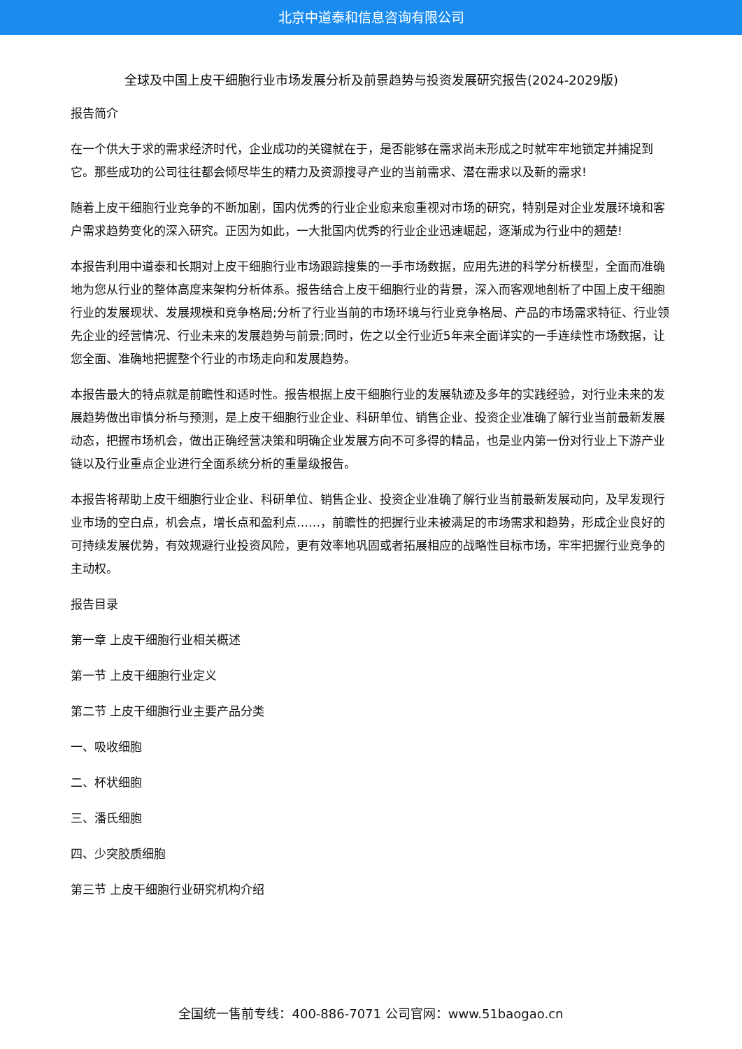北京中道泰和信息咨询有限公司
全球及中国上皮干细胞行业市场发展分析及前景趋势与投资发展研究报告(2024-2029版)
报告简介
在一个供大于求的需求经济时代，企业成功的关键就在于，是否能够在需求尚未形成之时就牢牢地锁定并捕捉到它。那些成功的公司往往都会倾尽毕生的精力及资源搜寻产业的当前需求、潜在需求以及新的需求!
随着上皮干细胞行业竞争的不断加剧，国内优秀的行业企业愈来愈重视对市场的研究，特别是对企业发展环境和客户需求趋势变化的深入研究。正因为如此，一大批国内优秀的行业企业迅速崛起，逐渐成为行业中的翘楚!
本报告利用中道泰和长期对上皮干细胞行业市场跟踪搜集的一手市场数据，应用先进的科学分析模型，全面而准确地为您从行业的整体高度来架构分析体系。报告结合上皮干细胞行业的背景，深入而客观地剖析了中国上皮干细胞行业的发展现状、发展规模和竞争格局;分析了行业当前的市场环境与行业竞争格局、产品的市场需求特征、行业领先企业的经营情况、行业未来的发展趋势与前景;同时，佐之以全行业近5年来全面详实的一手连续性市场数据，让您全面、准确地把握整个行业的市场走向和发展趋势。
本报告最大的特点就是前瞻性和适时性。报告根据上皮干细胞行业的发展轨迹及多年的实践经验，对行业未来的发展趋势做出审慎分析与预测，是上皮干细胞行业企业、科研单位、销售企业、投资企业准确了解行业当前最新发展动态，把握市场机会，做出正确经营决策和明确企业发展方向不可多得的精品，也是业内第一份对行业上下游产业链以及行业重点企业进行全面系统分析的重量级报告。
本报告将帮助上皮干细胞行业企业、科研单位、销售企业、投资企业准确了解行业当前最新发展动向，及早发现行业市场的空白点，机会点，增长点和盈利点……，前瞻性的把握行业未被满足的市场需求和趋势，形成企业良好的可持续发展优势，有效规避行业投资风险，更有效率地巩固或者拓展相应的战略性目标市场，牢牢把握行业竞争的主动权。
报告目录
第一章 上皮干细胞行业相关概述
第一节 上皮干细胞行业定义
第二节 上皮干细胞行业主要产品分类
一、吸收细胞
二、杯状细胞
三、潘氏细胞
四、少突胶质细胞
第三节 上皮干细胞行业研究机构介绍
全国统一售前专线：400-886-7071 公司官网：www.51baogao.cn